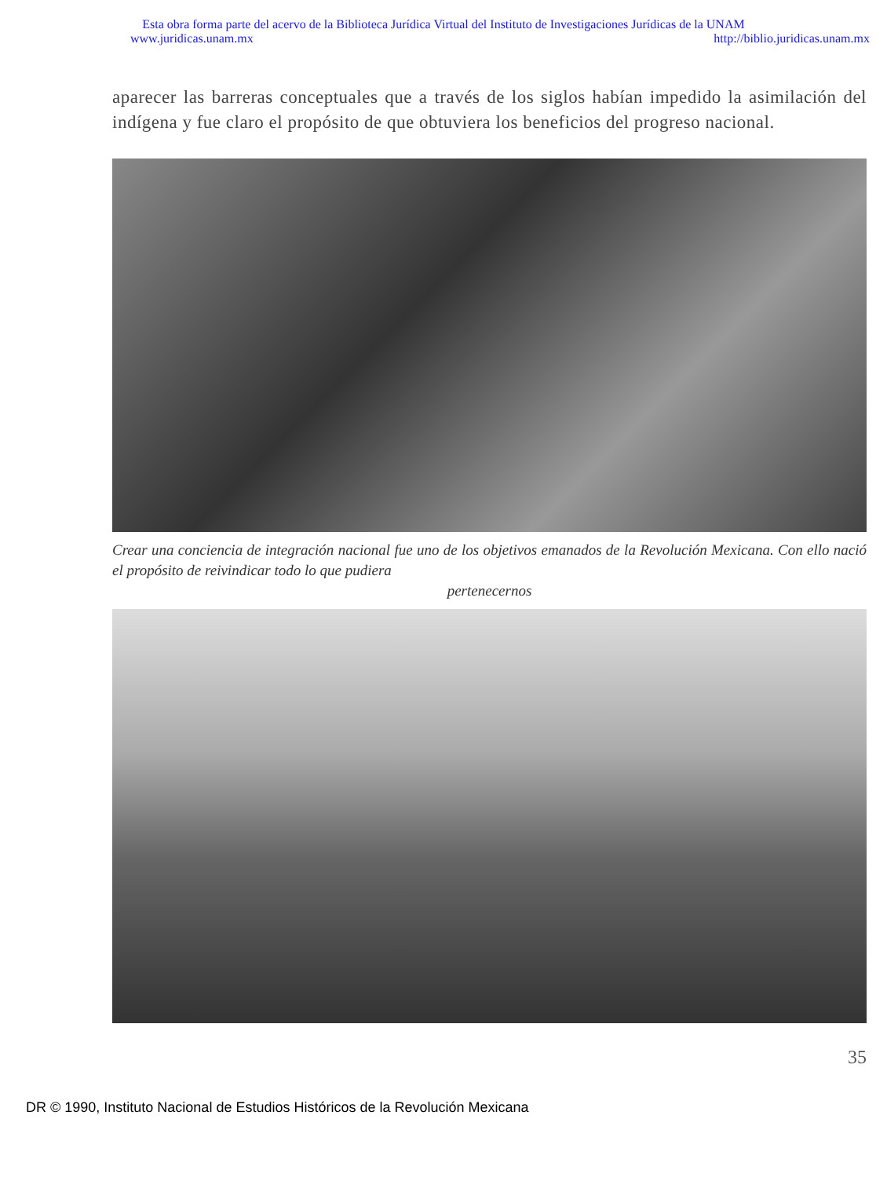Esta obra forma parte del acervo de la Biblioteca Jurídica Virtual del Instituto de Investigaciones Jurídicas de la UNAM
www.juridicas.unam.mx http://biblio.juridicas.unam.mx
aparecer las barreras conceptuales que a través de los siglos habían impedido la asimilación del indígena y fue claro el propósito de que obtuviera los beneficios del progreso nacional.
Crear una conciencia de integración nacional fue uno de los objetivos emanados de la Revolución Mexicana. Con ello nació el propósito de reivindicar todo lo que pudiera
pertenecernos
35
DR © 1990, Instituto Nacional de Estudios Históricos de la Revolución Mexicana